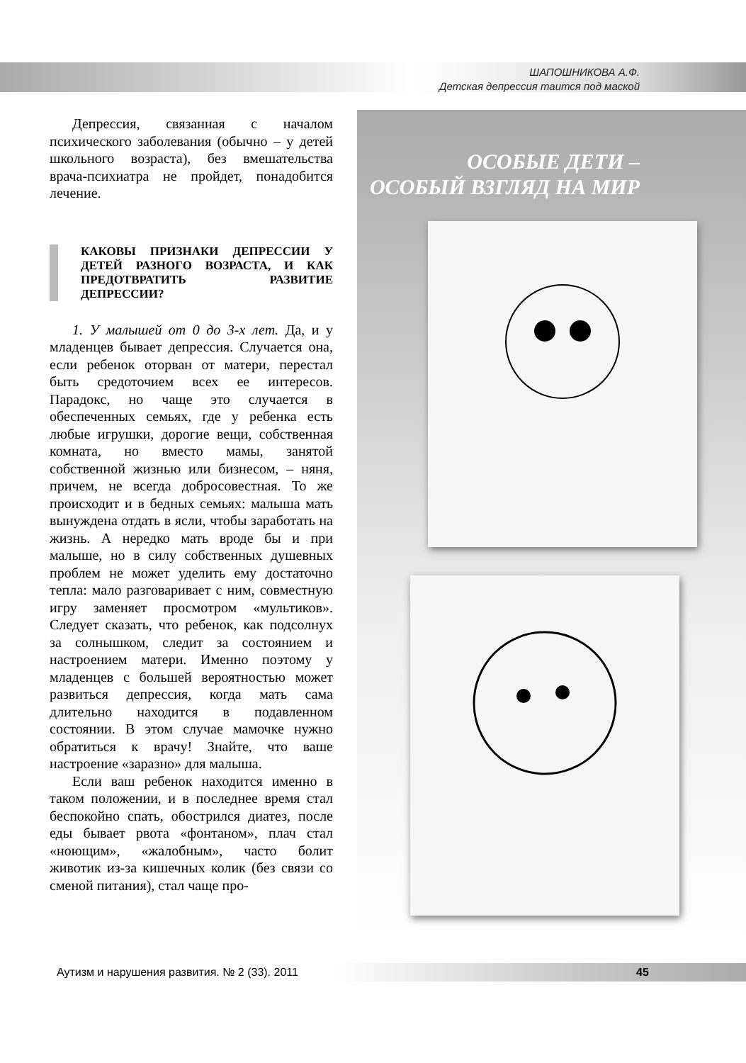ШАПОШНИКОВА А.Ф.
Детская депрессия таится под маской
ОСОБЫЕ ДЕТИ –
ОСОБЫЙ ВЗГЛЯД НА МИР
Депрессия, связанная с началом психического заболевания (обычно – у детей школьного возраста), без вмешательства врача-психиатра не пройдет, понадобится лечение.
КАКОВЫ ПРИЗНАКИ ДЕПРЕССИИ У ДЕТЕЙ РАЗНОГО ВОЗРАСТА, И КАК ПРЕДОТВРАТИТЬ РАЗВИТИЕ ДЕПРЕССИИ?
1. У малышей от 0 до 3-х лет. Да, и у младенцев бывает депрессия. Случается она, если ребенок оторван от матери, перестал быть средоточием всех ее интересов. Парадокс, но чаще это случается в обеспеченных семьях, где у ребенка есть любые игрушки, дорогие вещи, собственная комната, но вместо мамы, занятой собственной жизнью или бизнесом, – няня, причем, не всегда добросовестная. То же происходит и в бедных семьях: малыша мать вынуждена отдать в ясли, чтобы заработать на жизнь. А нередко мать вроде бы и при малыше, но в силу собственных душевных проблем не может уделить ему достаточно тепла: мало разговаривает с ним, совместную игру заменяет просмотром «мультиков». Следует сказать, что ребенок, как подсолнух за солнышком, следит за состоянием и настроением матери. Именно поэтому у младенцев с большей вероятностью может развиться депрессия, когда мать сама длительно находится в подавленном состоянии. В этом случае мамочке нужно обратиться к врачу! Знайте, что ваше настроение «заразно» для малыша.
Если ваш ребенок находится именно в таком положении, и в последнее время стал беспокойно спать, обострился диатез, после еды бывает рвота «фонтаном», плач стал «ноющим», «жалобным», часто болит животик из-за кишечных колик (без связи со сменой питания), стал чаще про-
Аутизм и нарушения развития. № 2 (33). 2011 45